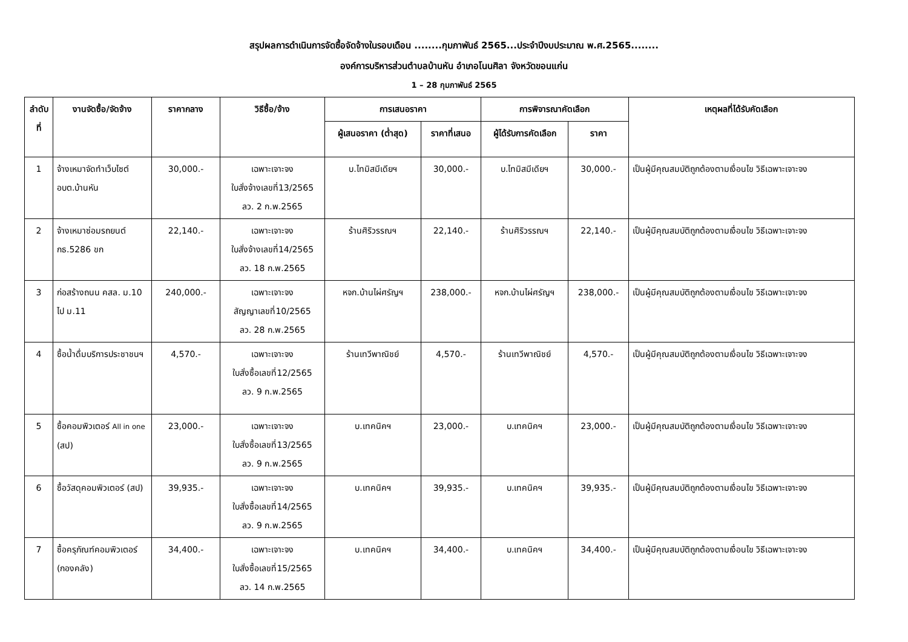สรุปผลการดำเนินการจัดซื้อจัดจ้างในรอบเดือน ........กุมภาพันธ์ 2565...ประจำปีงบประมาณ พ.ศ.2565........
องค์การบริหารส่วนตำบลบ้านหัน อำเภอโนนศิลา จังหวัดขอนแก่น
1 – 28 กุมภาพันธ์ 2565
| ลำดับที่ | งานจัดซื้อ/จัดจ้าง | ราคากลาง | วิธีซื้อ/จ้าง | การเสนอราคา | | การพิจารณาคัดเลือก | | เหตุผลที่ได้รับคัดเลือก |
| --- | --- | --- | --- | --- | --- | --- | --- | --- |
| | | | | ผู้เสนอราคา (ต่ำสุด) | ราคาที่เสนอ | ผู้ได้รับการคัดเลือก | ราคา | |
| 1 | จ้างเหมาจัดทำเว็บไซต์ อบต.บ้านหัน | 30,000.- | เฉพาะเจาะจง ใบสั่งจ้างเลขที่13/2565 ลว. 2 ก.พ.2565 | บ.ไทมิสมีเดียฯ | 30,000.- | บ.ไทมิสมีเดียฯ | 30,000.- | เป็นผู้มีคุณสมบัติถูกต้องตามเงื่อนไข วิธีเฉพาะเจาะจง |
| 2 | จ้างเหมาซ่อมรถยนต์ กธ.5286 ขก | 22,140.- | เฉพาะเจาะจง ใบสั่งจ้างเลขที่14/2565 ลว. 18 ก.พ.2565 | ร้านศิริวรรณฯ | 22,140.- | ร้านศิริวรรณฯ | 22,140.- | เป็นผู้มีคุณสมบัติถูกต้องตามเงื่อนไข วิธีเฉพาะเจาะจง |
| 3 | ก่อสร้างถนน คสล. ม.10 ไป ม.11 | 240,000.- | เฉพาะเจาะจง สัญญาเลขที่10/2565 ลว. 28 ก.พ.2565 | หจก.บ้านไผ่ศรัญฯ | 238,000.- | หจก.บ้านไผ่ศรัญฯ | 238,000.- | เป็นผู้มีคุณสมบัติถูกต้องตามเงื่อนไข วิธีเฉพาะเจาะจง |
| 4 | ซื้อน้ำดื่มบริการประชาชนฯ | 4,570.- | เฉพาะเจาะจง ใบสั่งซื้อเลขที่12/2565 ลว. 9 ก.พ.2565 | ร้านเทวีพาณิชย์ | 4,570.- | ร้านเทวีพาณิชย์ | 4,570.- | เป็นผู้มีคุณสมบัติถูกต้องตามเงื่อนไข วิธีเฉพาะเจาะจง |
| 5 | ซื้อคอมพิวเตอร์ All in one (สป) | 23,000.- | เฉพาะเจาะจง ใบสั่งซื้อเลขที่13/2565 ลว. 9 ก.พ.2565 | บ.เทคนิคฯ | 23,000.- | บ.เทคนิคฯ | 23,000.- | เป็นผู้มีคุณสมบัติถูกต้องตามเงื่อนไข วิธีเฉพาะเจาะจง |
| 6 | ซื้อวัสดุคอมพิวเตอร์ (สป) | 39,935.- | เฉพาะเจาะจง ใบสั่งซื้อเลขที่14/2565 ลว. 9 ก.พ.2565 | บ.เทคนิคฯ | 39,935.- | บ.เทคนิคฯ | 39,935.- | เป็นผู้มีคุณสมบัติถูกต้องตามเงื่อนไข วิธีเฉพาะเจาะจง |
| 7 | ซื้อครุภัณฑ์คอมพิวเตอร์ (กองคลัง) | 34,400.- | เฉพาะเจาะจง ใบสั่งซื้อเลขที่15/2565 ลว. 14 ก.พ.2565 | บ.เทคนิคฯ | 34,400.- | บ.เทคนิคฯ | 34,400.- | เป็นผู้มีคุณสมบัติถูกต้องตามเงื่อนไข วิธีเฉพาะเจาะจง |